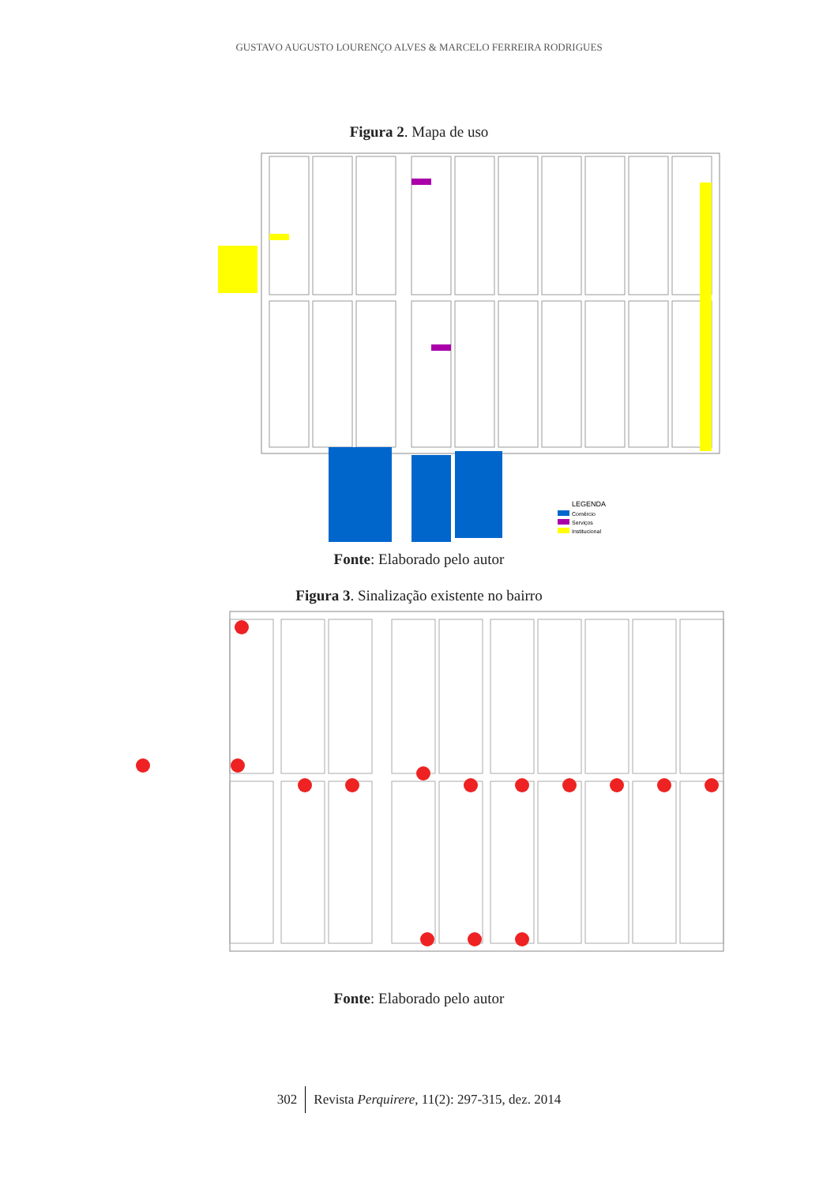GUSTAVO AUGUSTO LOURENÇO ALVES & MARCELO FERREIRA RODRIGUES
Figura 2. Mapa de uso
LEGENDA
Comércio
Serviços
Institucional
Fonte: Elaborado pelo autor
Figura 3. Sinalização existente no bairro
Fonte: Elaborado pelo autor
302 Revista Perquirere, 11(2): 297-315, dez. 2014